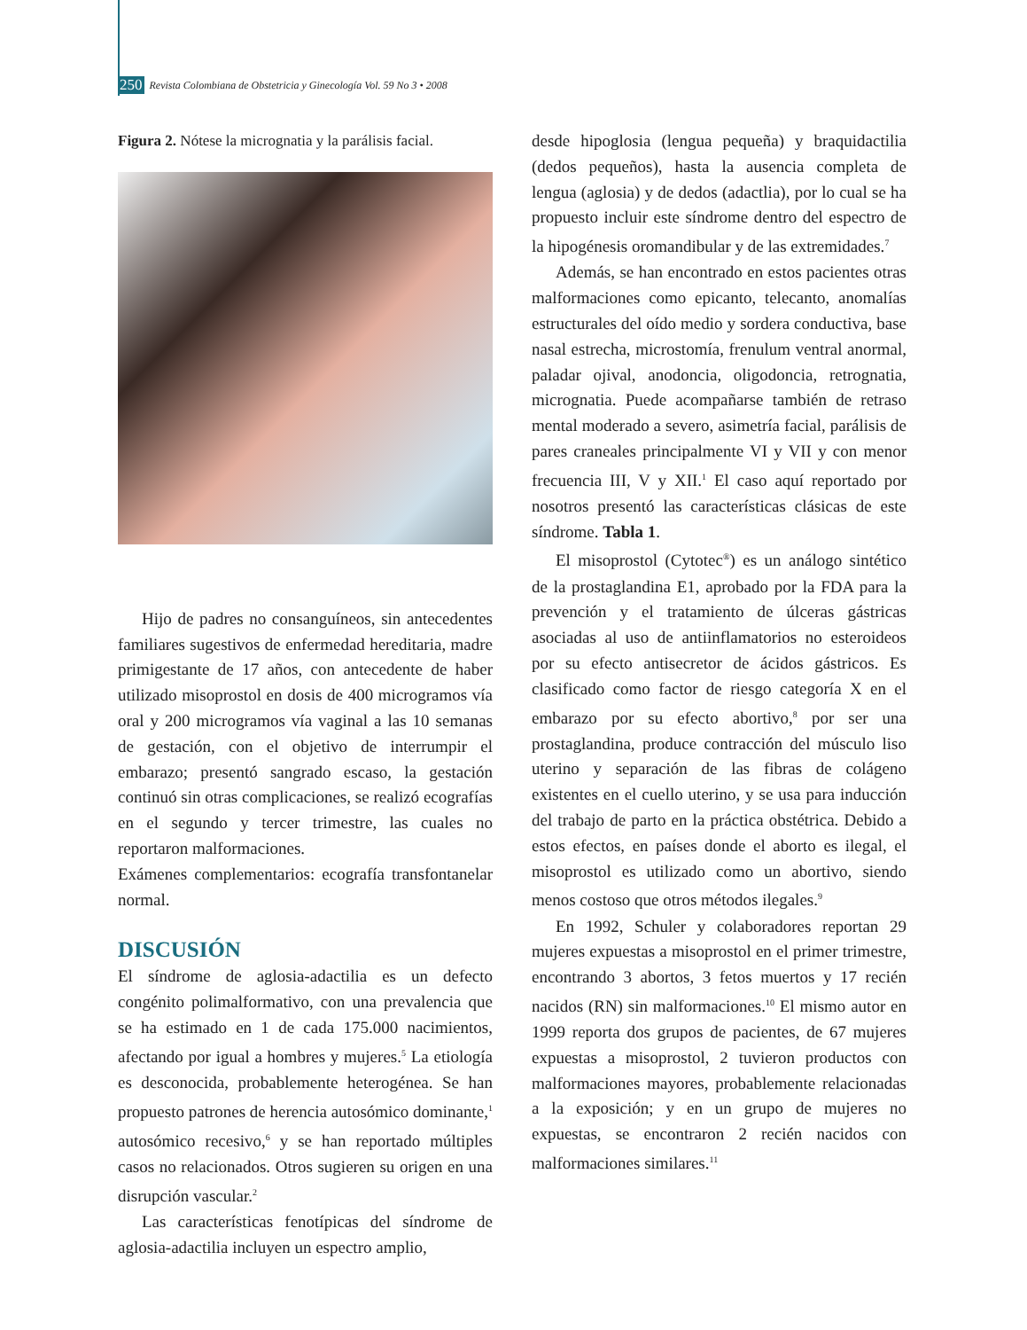250 Revista Colombiana de Obstetricia y Ginecología Vol. 59 No 3 • 2008
Figura 2. Nótese la micrognatia y la parálisis facial.
Hijo de padres no consanguíneos, sin antecedentes familiares sugestivos de enfermedad hereditaria, madre primigestante de 17 años, con antecedente de haber utilizado misoprostol en dosis de 400 microgramos vía oral y 200 microgramos vía vaginal a las 10 semanas de gestación, con el objetivo de interrumpir el embarazo; presentó sangrado escaso, la gestación continuó sin otras complicaciones, se realizó ecografías en el segundo y tercer trimestre, las cuales no reportaron malformaciones.
Exámenes complementarios: ecografía transfontanelar normal.
DISCUSIÓN
El síndrome de aglosia-adactilia es un defecto congénito polimalformativo, con una prevalencia que se ha estimado en 1 de cada 175.000 nacimientos, afectando por igual a hombres y mujeres.<sup>5</sup> La etiología es desconocida, probablemente heterogénea. Se han propuesto patrones de herencia autosómico dominante,<sup>1</sup> autosómico recesivo,<sup>6</sup> y se han reportado múltiples casos no relacionados. Otros sugieren su origen en una disrupción vascular.<sup>2</sup>
Las características fenotípicas del síndrome de aglosia-adactilia incluyen un espectro amplio,
desde hipoglosia (lengua pequeña) y braquidactilia (dedos pequeños), hasta la ausencia completa de lengua (aglosia) y de dedos (adactlia), por lo cual se ha propuesto incluir este síndrome dentro del espectro de la hipogénesis oromandibular y de las extremidades.<sup>7</sup>
Además, se han encontrado en estos pacientes otras malformaciones como epicanto, telecanto, anomalías estructurales del oído medio y sordera conductiva, base nasal estrecha, microstomía, frenulum ventral anormal, paladar ojival, anodoncia, oligodoncia, retrognatia, micrognatia. Puede acompañarse también de retraso mental moderado a severo, asimetría facial, parálisis de pares craneales principalmente VI y VII y con menor frecuencia III, V y XII.<sup>1</sup> El caso aquí reportado por nosotros presentó las características clásicas de este síndrome. Tabla 1.
El misoprostol (Cytotec<sup>®</sup>) es un análogo sintético de la prostaglandina E1, aprobado por la FDA para la prevención y el tratamiento de úlceras gástricas asociadas al uso de antiinflamatorios no esteroideos por su efecto antisecretor de ácidos gástricos. Es clasificado como factor de riesgo categoría X en el embarazo por su efecto abortivo,<sup>8</sup> por ser una prostaglandina, produce contracción del músculo liso uterino y separación de las fibras de colágeno existentes en el cuello uterino, y se usa para inducción del trabajo de parto en la práctica obstétrica. Debido a estos efectos, en países donde el aborto es ilegal, el misoprostol es utilizado como un abortivo, siendo menos costoso que otros métodos ilegales.<sup>9</sup>
En 1992, Schuler y colaboradores reportan 29 mujeres expuestas a misoprostol en el primer trimestre, encontrando 3 abortos, 3 fetos muertos y 17 recién nacidos (RN) sin malformaciones.<sup>10</sup> El mismo autor en 1999 reporta dos grupos de pacientes, de 67 mujeres expuestas a misoprostol, 2 tuvieron productos con malformaciones mayores, probablemente relacionadas a la exposición; y en un grupo de mujeres no expuestas, se encontraron 2 recién nacidos con malformaciones similares.<sup>11</sup>